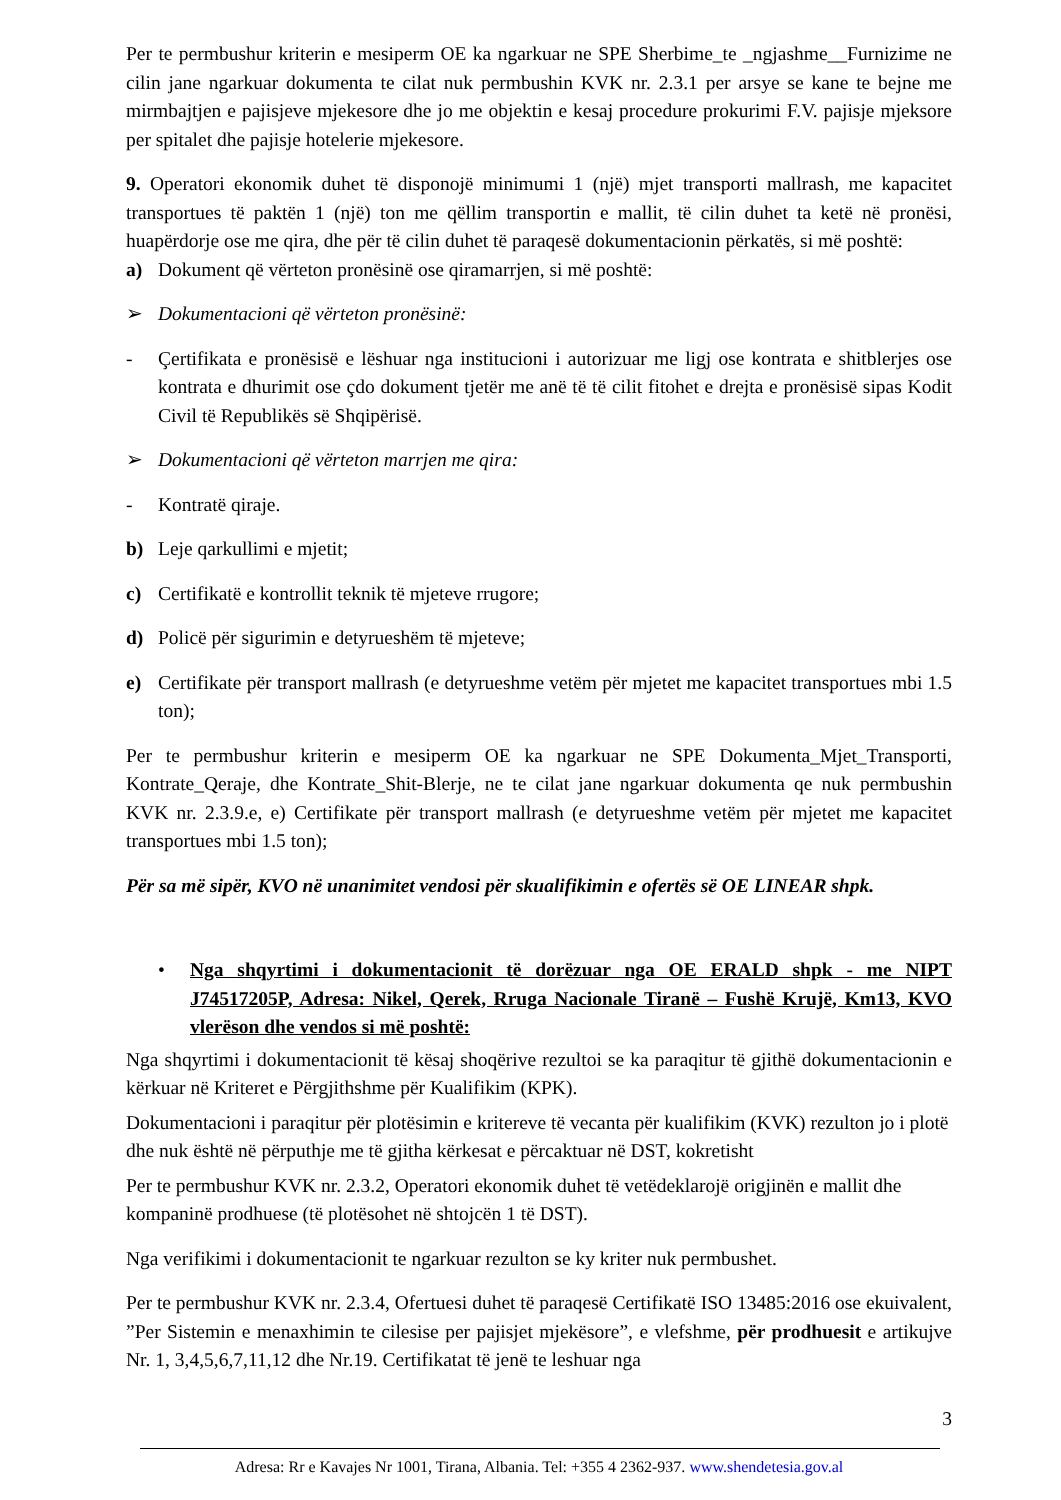Per te permbushur kriterin e mesiperm OE ka ngarkuar ne SPE Sherbime_te _ngjashme__Furnizime ne cilin jane ngarkuar dokumenta te cilat nuk permbushin KVK nr. 2.3.1 per arsye se kane te bejne me mirmbajtjen e pajisjeve mjekesore dhe jo me objektin e kesaj procedure prokurimi F.V. pajisje mjeksore per spitalet dhe pajisje hotelerie mjekesore.
9. Operatori ekonomik duhet të disponojë minimumi 1 (një) mjet transporti mallrash, me kapacitet transportues të paktën 1 (një) ton me qëllim transportin e mallit, të cilin duhet ta ketë në pronësi, huapërdorje ose me qira, dhe për të cilin duhet të paraqesë dokumentacionin përkatës, si më poshtë:
a) Dokument që vërteton pronësinë ose qiramarrjen, si më poshtë:
➢ Dokumentacioni që vërteton pronësinë:
- Çertifikata e pronësisë e lëshuar nga institucioni i autorizuar me ligj ose kontrata e shitblerjes ose kontrata e dhurimit ose çdo dokument tjetër me anë të të cilit fitohet e drejta e pronësisë sipas Kodit Civil të Republikës së Shqipërisë.
➢ Dokumentacioni që vërteton marrjen me qira:
- Kontratë qiraje.
b) Leje qarkullimi e mjetit;
c) Certifikatë e kontrollit teknik të mjeteve rrugore;
d) Policë për sigurimin e detyrueshëm të mjeteve;
e) Certifikate për transport mallrash (e detyrueshme vetëm për mjetet me kapacitet transportues mbi 1.5 ton);
Per te permbushur kriterin e mesiperm OE ka ngarkuar ne SPE Dokumenta_Mjet_Transporti, Kontrate_Qeraje, dhe Kontrate_Shit-Blerje, ne te cilat jane ngarkuar dokumenta qe nuk permbushin KVK nr. 2.3.9.e, e) Certifikate për transport mallrash (e detyrueshme vetëm për mjetet me kapacitet transportues mbi 1.5 ton);
Për sa më sipër, KVO në unanimitet vendosi për skualifikimin e ofertës së OE LINEAR shpk.
• Nga shqyrtimi i dokumentacionit të dorëzuar nga OE ERALD shpk - me NIPT J74517205P, Adresa: Nikel, Qerek, Rruga Nacionale Tiranë – Fushë Krujë, Km13, KVO vlerëson dhe vendos si më poshtë:
Nga shqyrtimi i dokumentacionit të kësaj shoqërive rezultoi se ka paraqitur të gjithë dokumentacionin e kërkuar në Kriteret e Përgjithshme për Kualifikim (KPK).
Dokumentacioni i paraqitur për plotësimin e kritereve të vecanta për kualifikim (KVK) rezulton jo i plotë dhe nuk është në përputhje me të gjitha kërkesat e përcaktuar në DST, kokretisht
Per te permbushur KVK nr. 2.3.2, Operatori ekonomik duhet të vetëdeklarojë origjinën e mallit dhe kompaninë prodhuese (të plotësohet në shtojcën 1 të DST).
Nga verifikimi i dokumentacionit te ngarkuar rezulton se ky kriter nuk permbushet.
Per te permbushur KVK nr. 2.3.4, Ofertuesi duhet të paraqesë Certifikatë ISO 13485:2016 ose ekuivalent, ”Per Sistemin e menaxhimin te cilesise per pajisjet mjekësore”, e vlefshme, për prodhuesit e artikujve Nr. 1, 3,4,5,6,7,11,12 dhe Nr.19. Certifikatat të jenë te leshuar nga
3
Adresa: Rr e Kavajes Nr 1001, Tirana, Albania. Tel: +355 4 2362-937. www.shendetesia.gov.al